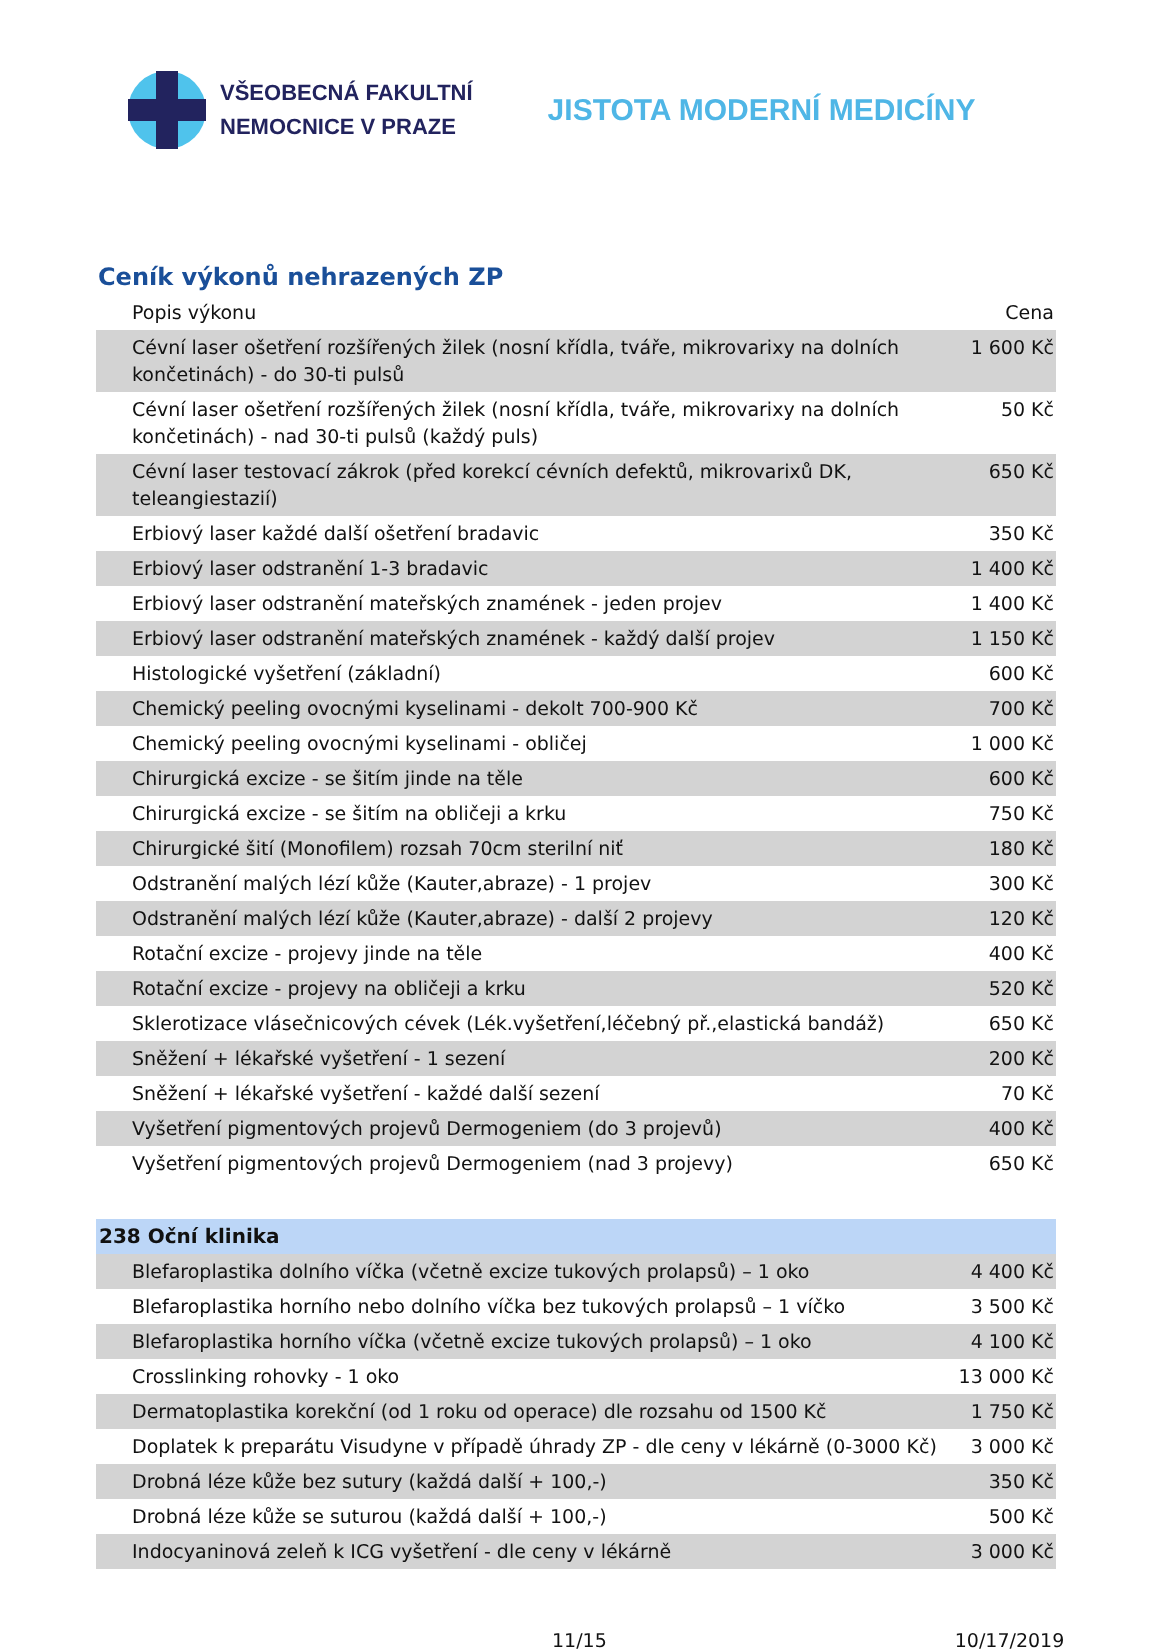VŠEOBECNÁ FAKULTNÍ
NEMOCNICE V PRAZE
JISTOTA MODERNÍ MEDICÍNY
Ceník výkonů nehrazených ZP
| Popis výkonu | Cena |
| --- | --- |
| Cévní laser ošetření rozšířených žilek (nosní křídla, tváře, mikrovarixy na dolních končetinách) - do 30-ti pulsů | 1 600 Kč |
| Cévní laser ošetření rozšířených žilek (nosní křídla, tváře, mikrovarixy na dolních končetinách) - nad 30-ti pulsů (každý puls) | 50 Kč |
| Cévní laser testovací zákrok (před korekcí cévních defektů, mikrovarixů DK, teleangiestazií) | 650 Kč |
| Erbiový laser každé další ošetření bradavic | 350 Kč |
| Erbiový laser odstranění 1-3 bradavic | 1 400 Kč |
| Erbiový laser odstranění mateřských znamének - jeden projev | 1 400 Kč |
| Erbiový laser odstranění mateřských znamének - každý další projev | 1 150 Kč |
| Histologické vyšetření (základní) | 600 Kč |
| Chemický peeling ovocnými kyselinami - dekolt 700-900 Kč | 700 Kč |
| Chemický peeling ovocnými kyselinami - obličej | 1 000 Kč |
| Chirurgická excize - se šitím jinde na těle | 600 Kč |
| Chirurgická excize - se šitím na obličeji a krku | 750 Kč |
| Chirurgické šití (Monofilem) rozsah 70cm sterilní niť | 180 Kč |
| Odstranění malých lézí kůže (Kauter,abraze) - 1 projev | 300 Kč |
| Odstranění malých lézí kůže (Kauter,abraze) - další 2 projevy | 120 Kč |
| Rotační excize - projevy jinde na těle | 400 Kč |
| Rotační excize - projevy na obličeji a krku | 520 Kč |
| Sklerotizace vlásečnicových cévek (Lék.vyšetření,léčebný př.,elastická bandáž) | 650 Kč |
| Sněžení + lékařské vyšetření - 1 sezení | 200 Kč |
| Sněžení + lékařské vyšetření - každé další sezení | 70 Kč |
| Vyšetření pigmentových projevů Dermogeniem (do 3 projevů) | 400 Kč |
| Vyšetření pigmentových projevů Dermogeniem (nad 3 projevy) | 650 Kč |
| 238 Oční klinika | |
| Blefaroplastika dolního víčka (včetně excize tukových prolapsů) – 1 oko | 4 400 Kč |
| Blefaroplastika horního nebo dolního víčka bez tukových prolapsů – 1 víčko | 3 500 Kč |
| Blefaroplastika horního víčka (včetně excize tukových prolapsů) – 1 oko | 4 100 Kč |
| Crosslinking rohovky - 1 oko | 13 000 Kč |
| Dermatoplastika korekční (od 1 roku od operace) dle rozsahu od 1500 Kč | 1 750 Kč |
| Doplatek k preparátu Visudyne v případě úhrady ZP - dle ceny v lékárně (0-3000 Kč) | 3 000 Kč |
| Drobná léze kůže bez sutury (každá další + 100,-) | 350 Kč |
| Drobná léze kůže se suturou (každá další + 100,-) | 500 Kč |
| Indocyaninová zeleň k ICG vyšetření - dle ceny v lékárně | 3 000 Kč |
11/15 10/17/2019